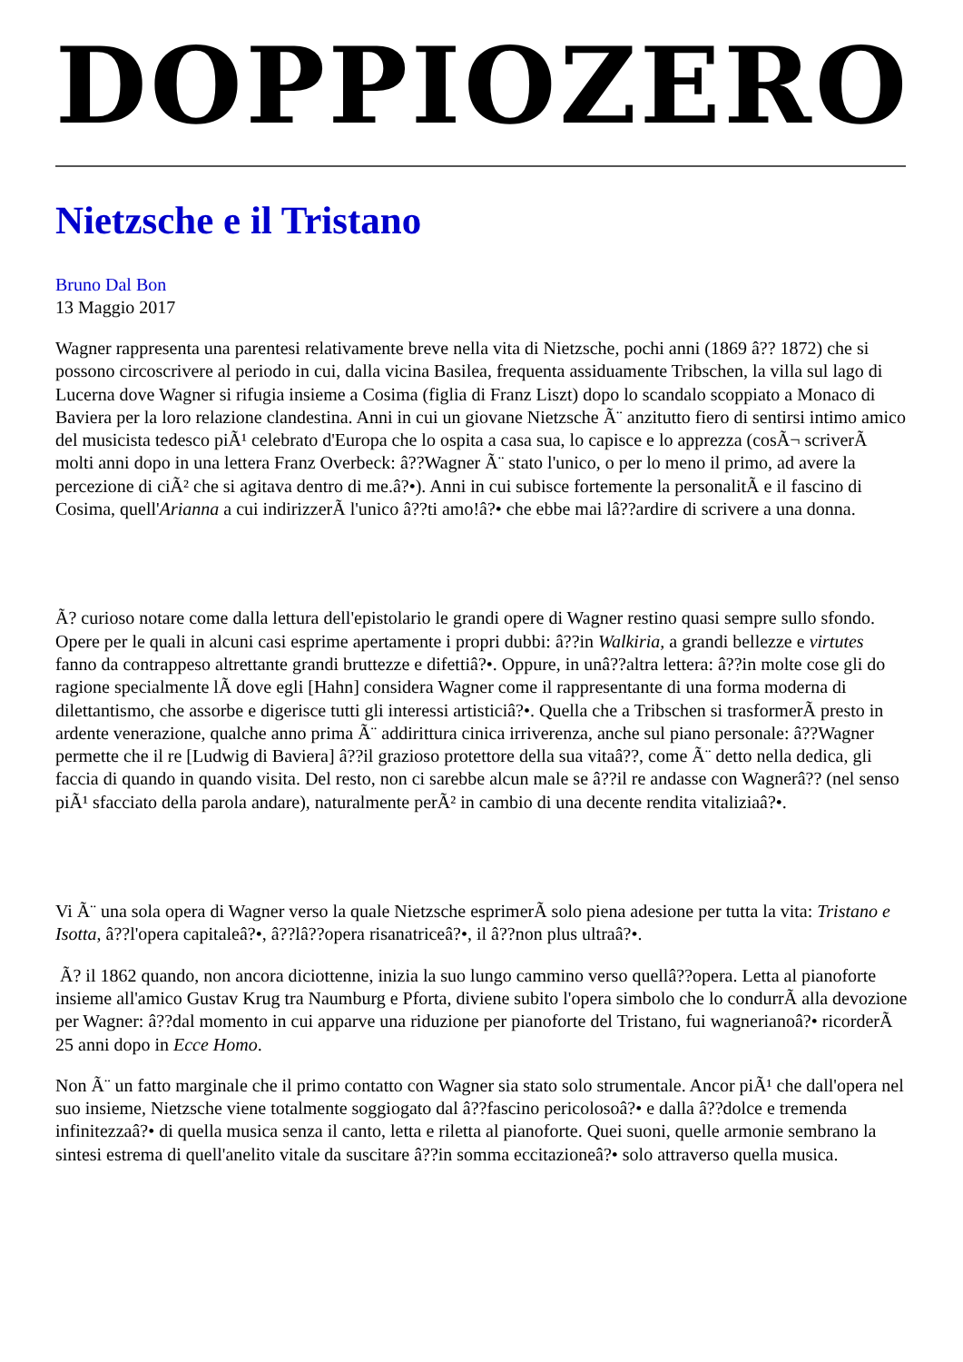DOPPIOZERO
Nietzsche e il Tristano
Bruno Dal Bon
13 Maggio 2017
Wagner rappresenta una parentesi relativamente breve nella vita di Nietzsche, pochi anni (1869 â?? 1872) che si possono circoscrivere al periodo in cui, dalla vicina Basilea, frequenta assiduamente Tribschen, la villa sul lago di Lucerna dove Wagner si rifugia insieme a Cosima (figlia di Franz Liszt) dopo lo scandalo scoppiato a Monaco di Baviera per la loro relazione clandestina. Anni in cui un giovane Nietzsche Ã¨ anzitutto fiero di sentirsi intimo amico del musicista tedesco piÃ¹ celebrato d'Europa che lo ospita a casa sua, lo capisce e lo apprezza (cosÃ¬ scriverÃ molti anni dopo in una lettera Franz Overbeck: â??Wagner Ã¨ stato l'unico, o per lo meno il primo, ad avere la percezione di ciÃ² che si agitava dentro di me.â?•). Anni in cui subisce fortemente la personalitÃ e il fascino di Cosima, quell'Arianna a cui indirizzerÃ l'unico â??ti amo!â?• che ebbe mai lâ??ardire di scrivere a una donna.
Ã? curioso notare come dalla lettura dell'epistolario le grandi opere di Wagner restino quasi sempre sullo sfondo. Opere per le quali in alcuni casi esprime apertamente i propri dubbi: â??in Walkiria, a grandi bellezze e virtutes fanno da contrappeso altrettante grandi bruttezze e difettiâ?•. Oppure, in unâ??altra lettera: â??in molte cose gli do ragione specialmente lÃ dove egli [Hahn] considera Wagner come il rappresentante di una forma moderna di dilettantismo, che assorbe e digerisce tutti gli interessi artisticiâ?•. Quella che a Tribschen si trasformerÃ presto in ardente venerazione, qualche anno prima Ã¨ addirittura cinica irriverenza, anche sul piano personale: â??Wagner permette che il re [Ludwig di Baviera] â??il grazioso protettore della sua vitaâ??, come Ã¨ detto nella dedica, gli faccia di quando in quando visita. Del resto, non ci sarebbe alcun male se â??il re andasse con Wagnerâ?? (nel senso piÃ¹ sfacciato della parola andare), naturalmente perÃ² in cambio di una decente rendita vitaliziaâ?•.
Vi Ã¨ una sola opera di Wagner verso la quale Nietzsche esprimerÃ solo piena adesione per tutta la vita: Tristano e Isotta, â??l'opera capitaleâ?•, â??lâ??opera risanatriceâ?•, il â??non plus ultraâ?•.
Ã? il 1862 quando, non ancora diciottenne, inizia la suo lungo cammino verso quellâ??opera. Letta al pianoforte insieme all'amico Gustav Krug tra Naumburg e Pforta, diviene subito l'opera simbolo che lo condurrÃ alla devozione per Wagner: â??dal momento in cui apparve una riduzione per pianoforte del Tristano, fui wagnerianoâ?• ricorderÃ 25 anni dopo in Ecce Homo.
Non Ã¨ un fatto marginale che il primo contatto con Wagner sia stato solo strumentale. Ancor piÃ¹ che dall'opera nel suo insieme, Nietzsche viene totalmente soggiogato dal â??fascino pericolosoâ?• e dalla â??dolce e tremenda infinitezzaâ?• di quella musica senza il canto, letta e riletta al pianoforte. Quei suoni, quelle armonie sembrano la sintesi estrema di quell'anelito vitale da suscitare â??in somma eccitazioneâ?• solo attraverso quella musica.